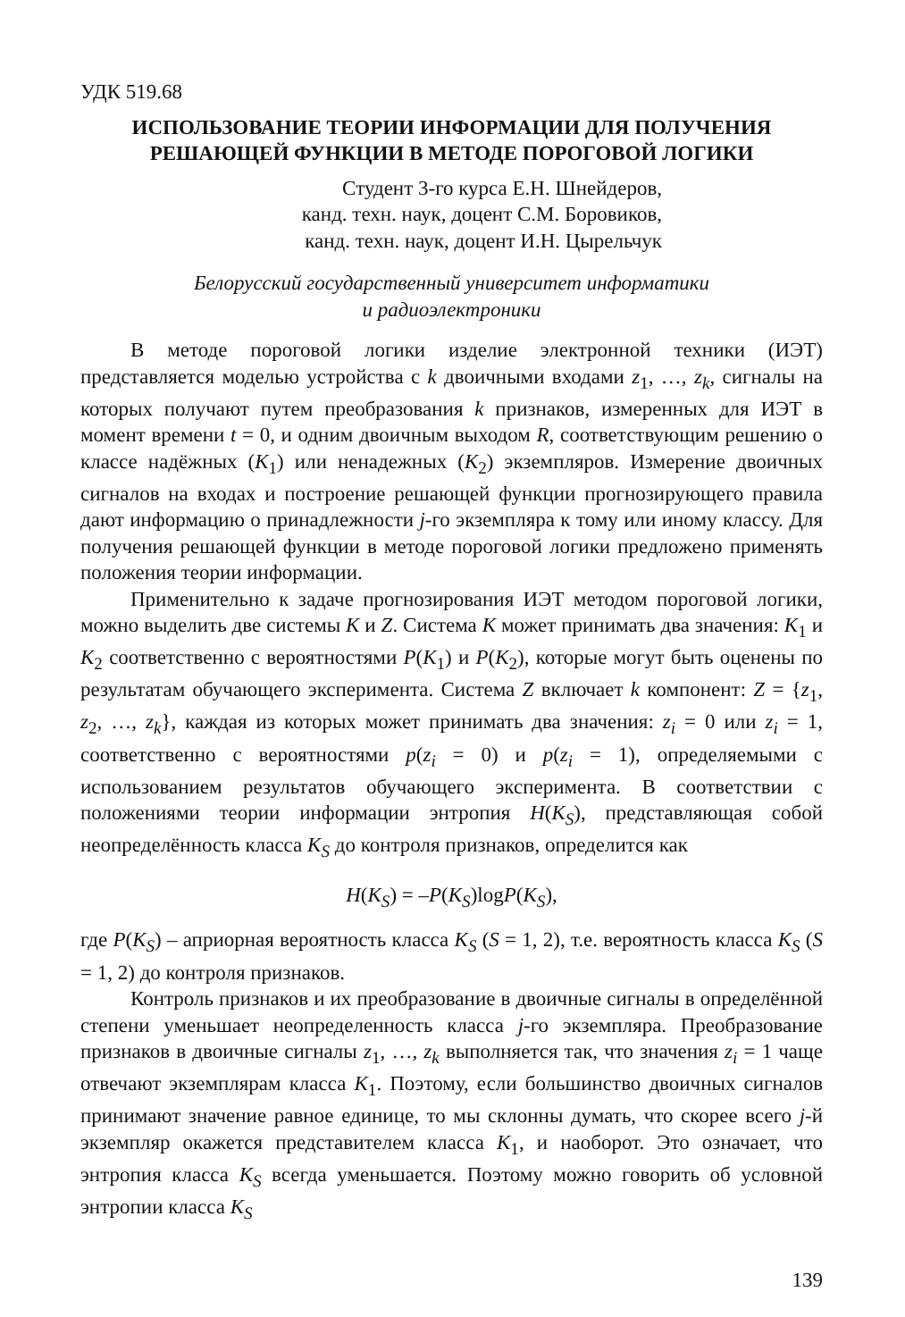УДК 519.68
ИСПОЛЬЗОВАНИЕ ТЕОРИИ ИНФОРМАЦИИ ДЛЯ ПОЛУЧЕНИЯ
РЕШАЮЩЕЙ ФУНКЦИИ В МЕТОДЕ ПОРОГОВОЙ ЛОГИКИ
Студент 3-го курса Е.Н. Шнейдеров,
канд. техн. наук, доцент С.М. Боровиков,
канд. техн. наук, доцент И.Н. Цырельчук
Белорусский государственный университет информатики
и радиоэлектроники
В методе пороговой логики изделие электронной техники (ИЭТ) представляется моделью устройства с k двоичными входами z<sub>1</sub>, …, z<sub>k</sub>, сигналы на которых получают путем преобразования k признаков, измеренных для ИЭТ в момент времени t = 0, и одним двоичным выходом R, соответствующим решению о классе надёжных (K<sub>1</sub>) или ненадежных (K<sub>2</sub>) экземпляров. Измерение двоичных сигналов на входах и построение решающей функции прогнозирующего правила дают информацию о принадлежности j-го экземпляра к тому или иному классу. Для получения решающей функции в методе пороговой логики предложено применять положения теории информации.
Применительно к задаче прогнозирования ИЭТ методом пороговой логики, можно выделить две системы K и Z. Система K может принимать два значения: K<sub>1</sub> и K<sub>2</sub> соответственно с вероятностями P(K<sub>1</sub>) и P(K<sub>2</sub>), которые могут быть оценены по результатам обучающего эксперимента. Система Z включает k компонент: Z = {z<sub>1</sub>, z<sub>2</sub>, …, z<sub>k</sub>}, каждая из которых может принимать два значения: z<sub>i</sub> = 0 или z<sub>i</sub> = 1, соответственно с вероятностями p(z<sub>i</sub> = 0) и p(z<sub>i</sub> = 1), определяемыми с использованием результатов обучающего эксперимента. В соответствии с положениями теории информации энтропия H(K<sub>S</sub>), представляющая собой неопределённость класса K<sub>S</sub> до контроля признаков, определится как
H(K<sub>S</sub>) = –P(K<sub>S</sub>)logP(K<sub>S</sub>),
где P(K<sub>S</sub>) – априорная вероятность класса K<sub>S</sub> (S = 1, 2), т.е. вероятность класса K<sub>S</sub> (S = 1, 2) до контроля признаков.
Контроль признаков и их преобразование в двоичные сигналы в определённой степени уменьшает неопределенность класса j-го экземпляра. Преобразование признаков в двоичные сигналы z<sub>1</sub>, …, z<sub>k</sub> выполняется так, что значения z<sub>i</sub> = 1 чаще отвечают экземплярам класса K<sub>1</sub>. Поэтому, если большинство двоичных сигналов принимают значение равное единице, то мы склонны думать, что скорее всего j-й экземпляр окажется представителем класса K<sub>1</sub>, и наоборот. Это означает, что энтропия класса K<sub>S</sub> всегда уменьшается. Поэтому можно говорить об условной энтропии класса K<sub>S</sub>
139